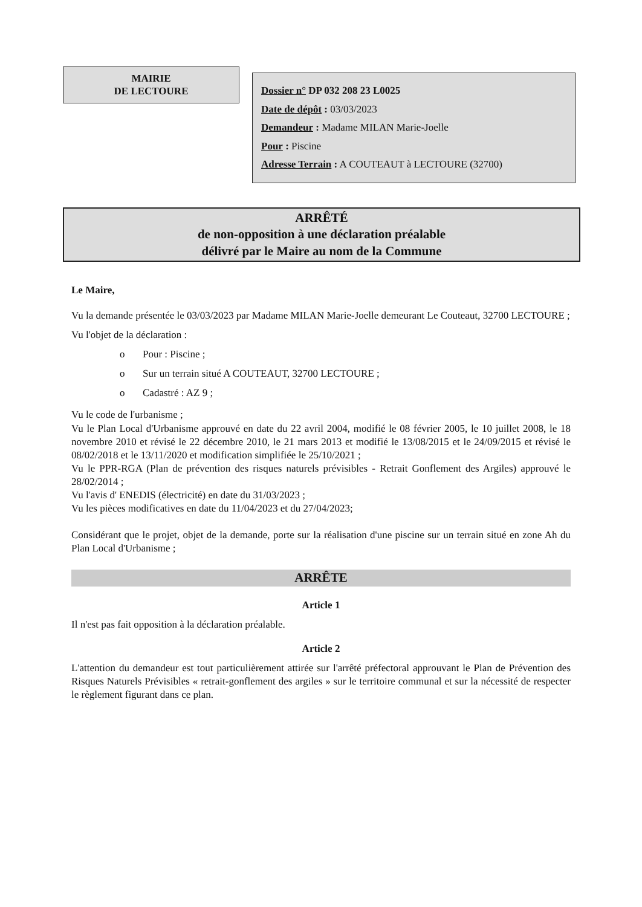MAIRIE
DE LECTOURE
Dossier n° DP 032 208 23 L0025
Date de dépôt : 03/03/2023
Demandeur : Madame MILAN Marie-Joelle
Pour : Piscine
Adresse Terrain : A COUTEAUT à LECTOURE (32700)
ARRÊTÉ
de non-opposition à une déclaration préalable
délivré par le Maire au nom de la Commune
Le Maire,
Vu la demande présentée le 03/03/2023 par Madame MILAN Marie-Joelle demeurant Le Couteaut, 32700 LECTOURE ;
Vu l'objet de la déclaration :
o Pour : Piscine ;
o Sur un terrain situé A COUTEAUT, 32700 LECTOURE ;
o Cadastré : AZ 9 ;
Vu le code de l'urbanisme ;
Vu le Plan Local d'Urbanisme approuvé en date du 22 avril 2004, modifié le 08 février 2005, le 10 juillet 2008, le 18 novembre 2010 et révisé le 22 décembre 2010, le 21 mars 2013 et modifié le 13/08/2015 et le 24/09/2015 et révisé le 08/02/2018 et le 13/11/2020 et modification simplifiée le 25/10/2021 ;
Vu le PPR-RGA (Plan de prévention des risques naturels prévisibles - Retrait Gonflement des Argiles) approuvé le 28/02/2014 ;
Vu l'avis d' ENEDIS (électricité) en date du 31/03/2023 ;
Vu les pièces modificatives en date du 11/04/2023 et du 27/04/2023;
Considérant que le projet, objet de la demande, porte sur la réalisation d'une piscine sur un terrain situé en zone Ah du Plan Local d'Urbanisme ;
ARRÊTE
Article 1
Il n'est pas fait opposition à la déclaration préalable.
Article 2
L'attention du demandeur est tout particulièrement attirée sur l'arrêté préfectoral approuvant le Plan de Prévention des Risques Naturels Prévisibles « retrait-gonflement des argiles » sur le territoire communal et sur la nécessité de respecter le règlement figurant dans ce plan.